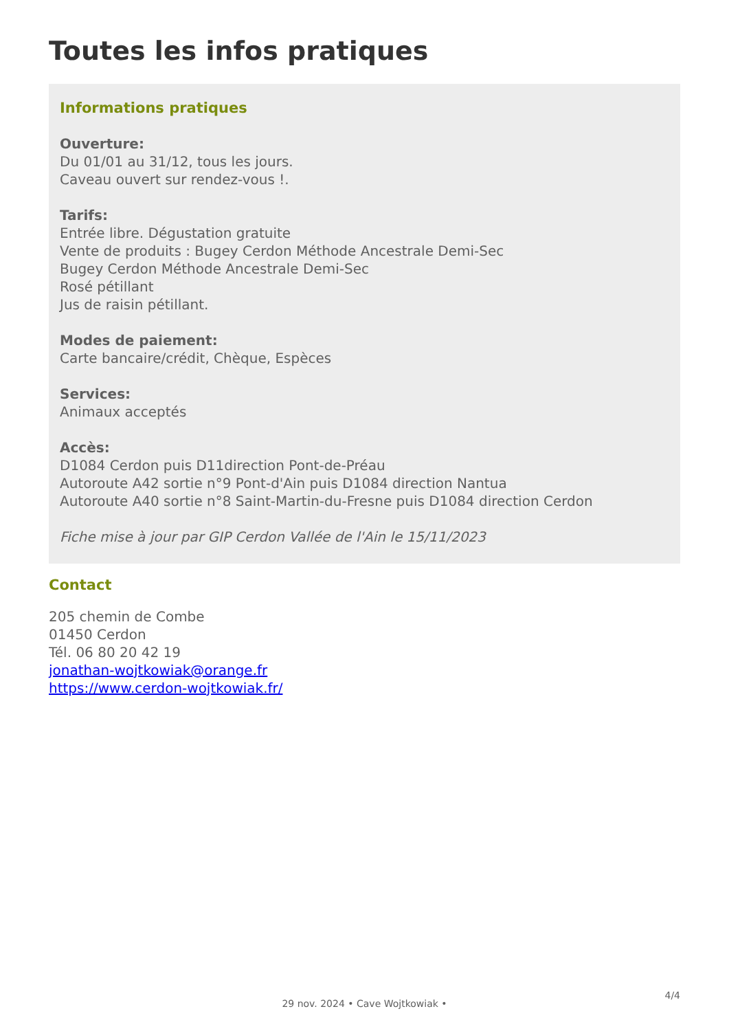Toutes les infos pratiques
Informations pratiques
Ouverture:
Du 01/01 au 31/12, tous les jours.
Caveau ouvert sur rendez-vous !.
Tarifs:
Entrée libre. Dégustation gratuite
Vente de produits : Bugey Cerdon Méthode Ancestrale Demi-Sec
Bugey Cerdon Méthode Ancestrale Demi-Sec
Rosé pétillant
Jus de raisin pétillant.
Modes de paiement:
Carte bancaire/crédit, Chèque, Espèces
Services:
Animaux acceptés
Accès:
D1084 Cerdon puis D11direction Pont-de-Préau
Autoroute A42 sortie n°9 Pont-d'Ain puis D1084 direction Nantua
Autoroute A40 sortie n°8 Saint-Martin-du-Fresne puis D1084 direction Cerdon
Fiche mise à jour par GIP Cerdon Vallée de l'Ain le 15/11/2023
Contact
205 chemin de Combe
01450 Cerdon
Tél. 06 80 20 42 19
jonathan-wojtkowiak@orange.fr
https://www.cerdon-wojtkowiak.fr/
4/4
29 nov. 2024 • Cave Wojtkowiak •